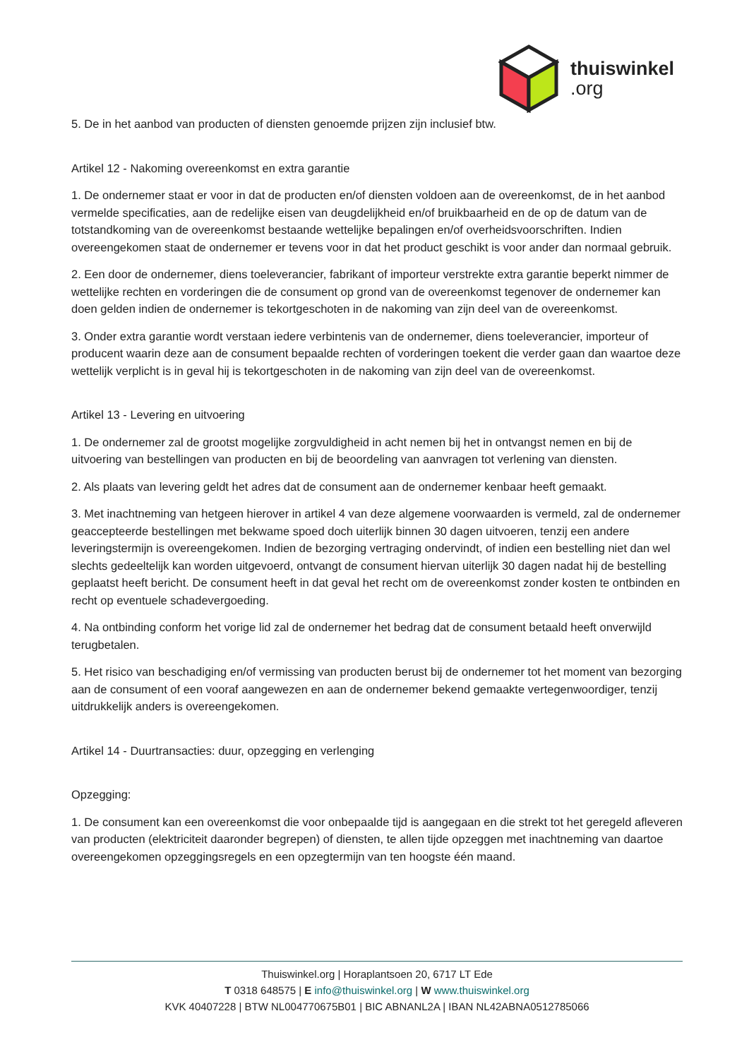thuiswinkel.org
5. De in het aanbod van producten of diensten genoemde prijzen zijn inclusief btw.
Artikel 12 - Nakoming overeenkomst en extra garantie
1. De ondernemer staat er voor in dat de producten en/of diensten voldoen aan de overeenkomst, de in het aanbod vermelde specificaties, aan de redelijke eisen van deugdelijkheid en/of bruikbaarheid en de op de datum van de totstandkoming van de overeenkomst bestaande wettelijke bepalingen en/of overheidsvoorschriften. Indien overeengekomen staat de ondernemer er tevens voor in dat het product geschikt is voor ander dan normaal gebruik.
2. Een door de ondernemer, diens toeleverancier, fabrikant of importeur verstrekte extra garantie beperkt nimmer de wettelijke rechten en vorderingen die de consument op grond van de overeenkomst tegenover de ondernemer kan doen gelden indien de ondernemer is tekortgeschoten in de nakoming van zijn deel van de overeenkomst.
3. Onder extra garantie wordt verstaan iedere verbintenis van de ondernemer, diens toeleverancier, importeur of producent waarin deze aan de consument bepaalde rechten of vorderingen toekent die verder gaan dan waartoe deze wettelijk verplicht is in geval hij is tekortgeschoten in de nakoming van zijn deel van de overeenkomst.
Artikel 13 - Levering en uitvoering
1. De ondernemer zal de grootst mogelijke zorgvuldigheid in acht nemen bij het in ontvangst nemen en bij de uitvoering van bestellingen van producten en bij de beoordeling van aanvragen tot verlening van diensten.
2. Als plaats van levering geldt het adres dat de consument aan de ondernemer kenbaar heeft gemaakt.
3. Met inachtneming van hetgeen hierover in artikel 4 van deze algemene voorwaarden is vermeld, zal de ondernemer geaccepteerde bestellingen met bekwame spoed doch uiterlijk binnen 30 dagen uitvoeren, tenzij een andere leveringstermijn is overeengekomen. Indien de bezorging vertraging ondervindt, of indien een bestelling niet dan wel slechts gedeeltelijk kan worden uitgevoerd, ontvangt de consument hiervan uiterlijk 30 dagen nadat hij de bestelling geplaatst heeft bericht. De consument heeft in dat geval het recht om de overeenkomst zonder kosten te ontbinden en recht op eventuele schadevergoeding.
4. Na ontbinding conform het vorige lid zal de ondernemer het bedrag dat de consument betaald heeft onverwijld terugbetalen.
5. Het risico van beschadiging en/of vermissing van producten berust bij de ondernemer tot het moment van bezorging aan de consument of een vooraf aangewezen en aan de ondernemer bekend gemaakte vertegenwoordiger, tenzij uitdrukkelijk anders is overeengekomen.
Artikel 14 - Duurtransacties: duur, opzegging en verlenging
Opzegging:
1. De consument kan een overeenkomst die voor onbepaalde tijd is aangegaan en die strekt tot het geregeld afleveren van producten (elektriciteit daaronder begrepen) of diensten, te allen tijde opzeggen met inachtneming van daartoe overeengekomen opzeggingsregels en een opzegtermijn van ten hoogste één maand.
Thuiswinkel.org | Horaplantsoen 20, 6717 LT Ede
T 0318 648575 | E info@thuiswinkel.org | W www.thuiswinkel.org
KVK 40407228 | BTW NL004770675B01 | BIC ABNANL2A | IBAN NL42ABNA0512785066